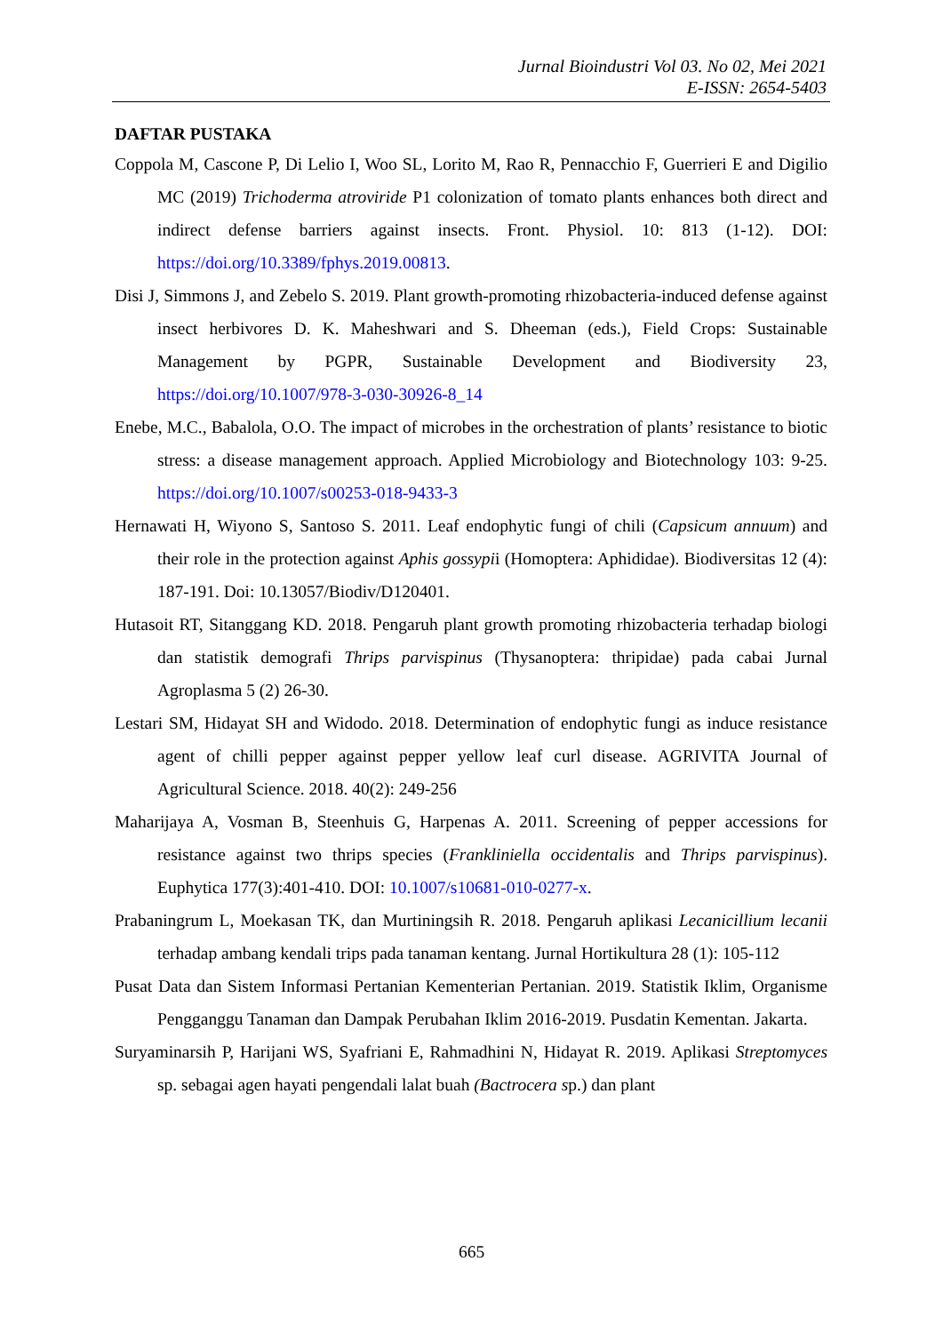Jurnal Bioindustri Vol 03. No 02, Mei 2021
E-ISSN: 2654-5403
DAFTAR PUSTAKA
Coppola M, Cascone P, Di Lelio I, Woo SL, Lorito M, Rao R, Pennacchio F, Guerrieri E and Digilio MC (2019) Trichoderma atroviride P1 colonization of tomato plants enhances both direct and indirect defense barriers against insects. Front. Physiol. 10: 813 (1-12). DOI: https://doi.org/10.3389/fphys.2019.00813.
Disi J, Simmons J, and Zebelo S. 2019. Plant growth-promoting rhizobacteria-induced defense against insect herbivores D. K. Maheshwari and S. Dheeman (eds.), Field Crops: Sustainable Management by PGPR, Sustainable Development and Biodiversity 23, https://doi.org/10.1007/978-3-030-30926-8_14
Enebe, M.C., Babalola, O.O. The impact of microbes in the orchestration of plants’ resistance to biotic stress: a disease management approach. Applied Microbiology and Biotechnology 103: 9-25. https://doi.org/10.1007/s00253-018-9433-3
Hernawati H, Wiyono S, Santoso S. 2011. Leaf endophytic fungi of chili (Capsicum annuum) and their role in the protection against Aphis gossypii (Homoptera: Aphididae). Biodiversitas 12 (4): 187-191. Doi: 10.13057/Biodiv/D120401.
Hutasoit RT, Sitanggang KD. 2018. Pengaruh plant growth promoting rhizobacteria terhadap biologi dan statistik demografi Thrips parvispinus (Thysanoptera: thripidae) pada cabai Jurnal Agroplasma 5 (2) 26-30.
Lestari SM, Hidayat SH and Widodo. 2018. Determination of endophytic fungi as induce resistance agent of chilli pepper against pepper yellow leaf curl disease. AGRIVITA Journal of Agricultural Science. 2018. 40(2): 249-256
Maharijaya A, Vosman B, Steenhuis G, Harpenas A. 2011. Screening of pepper accessions for resistance against two thrips species (Frankliniella occidentalis and Thrips parvispinus). Euphytica 177(3):401-410. DOI: 10.1007/s10681-010-0277-x.
Prabaningrum L, Moekasan TK, dan Murtiningsih R. 2018. Pengaruh aplikasi Lecanicillium lecanii terhadap ambang kendali trips pada tanaman kentang. Jurnal Hortikultura 28 (1): 105-112
Pusat Data dan Sistem Informasi Pertanian Kementerian Pertanian. 2019. Statistik Iklim, Organisme Pengganggu Tanaman dan Dampak Perubahan Iklim 2016-2019. Pusdatin Kementan. Jakarta.
Suryaminarsih P, Harijani WS, Syafriani E, Rahmadhini N, Hidayat R. 2019. Aplikasi Streptomyces sp. sebagai agen hayati pengendali lalat buah (Bactrocera sp.) dan plant
665